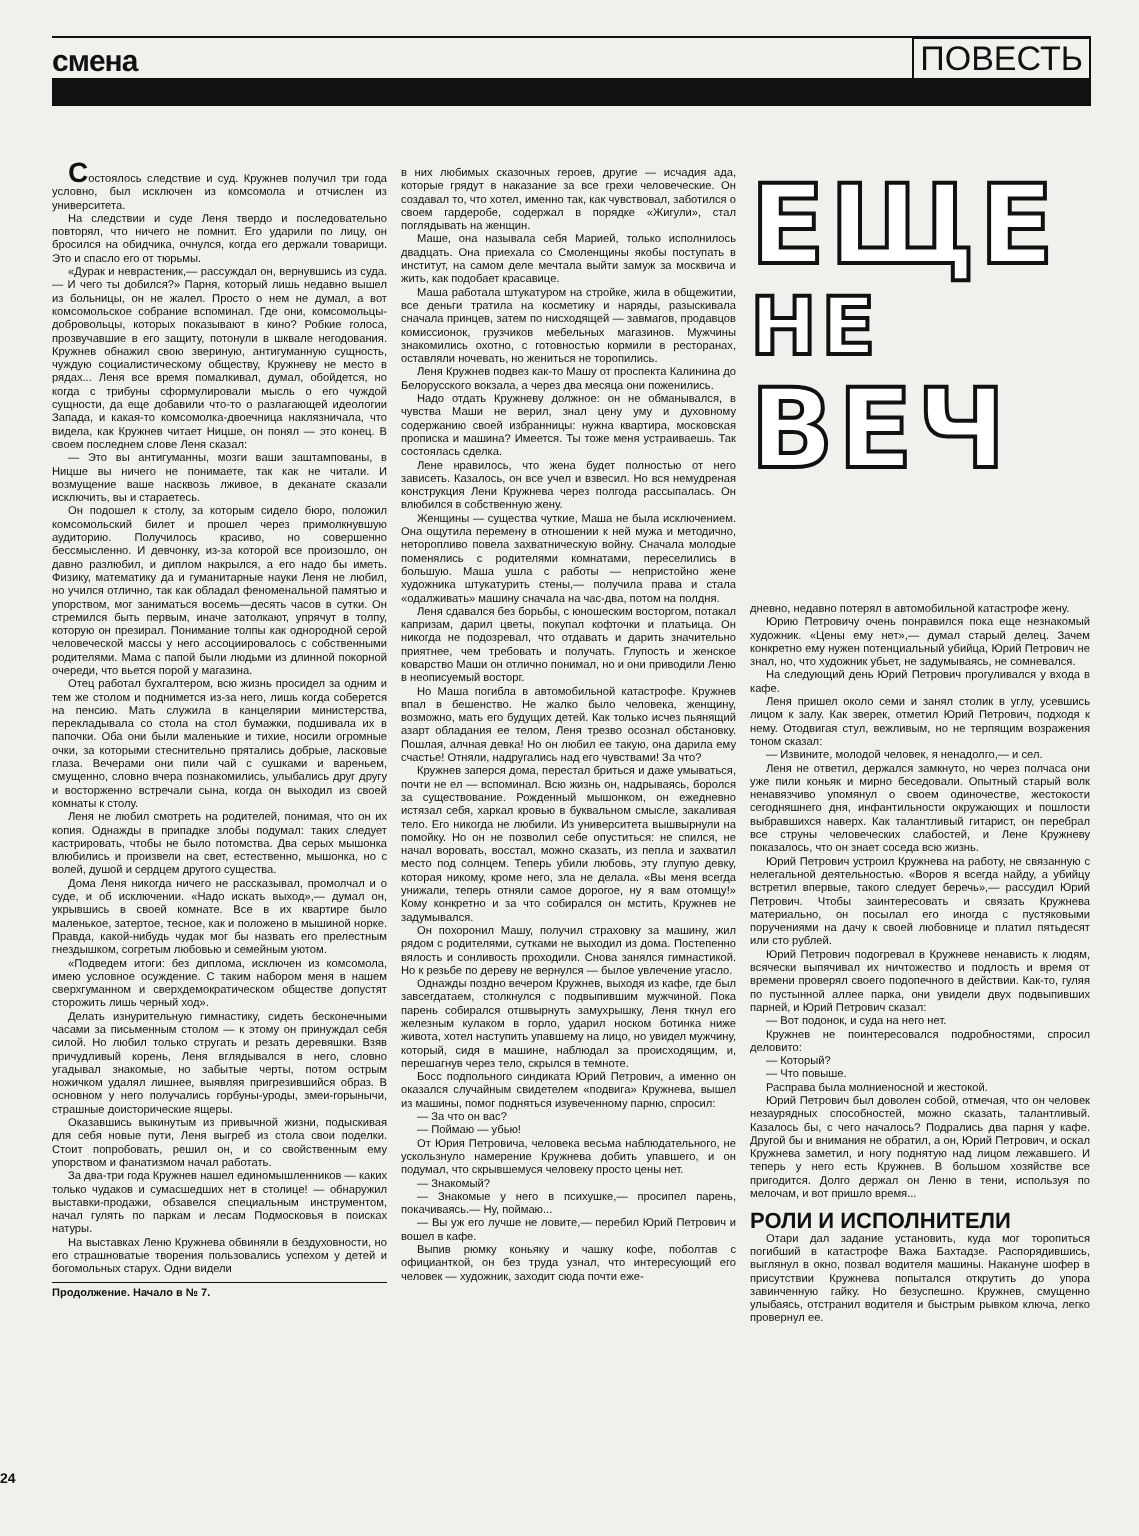смена ПОВЕСТЬ
Состоялось следствие и суд. Кружнев получил три года условно, был исключен из комсомола и отчислен из университета.
На следствии и суде Леня твердо и последовательно повторял, что ничего не помнит. Его ударили по лицу, он бросился на обидчика, очнулся, когда его держали товарищи. Это и спасло его от тюрьмы.
«Дурак и неврастеник,— рассуждал он, вернувшись из суда.— И чего ты добился?» Парня, который лишь недавно вышел из больницы, он не жалел. Просто о нем не думал, а вот комсомольское собрание вспоминал. Где они, комсомольцы-добровольцы, которых показывают в кино? Робкие голоса, прозвучавшие в его защиту, потонули в шквале негодования. Кружнев обнажил свою звериную, антигуманную сущность, чуждую социалистическому обществу, Кружневу не место в рядах... Леня все время помалкивал, думал, обойдется, но когда с трибуны сформулировали мысль о его чуждой сущности, да еще добавили что-то о разлагающей идеологии Запада, и какая-то комсомолка-двоечница наклязничала, что видела, как Кружнев читает Ницше, он понял — это конец. В своем последнем слове Леня сказал:
— Это вы антигуманны, мозги ваши заштампованы, в Ницше вы ничего не понимаете, так как не читали. И возмущение ваше насквозь лживое, в деканате сказали исключить, вы и стараетесь.
Он подошел к столу, за которым сидело бюро, положил комсомольский билет и прошел через примолкнувшую аудиторию. Получилось красиво, но совершенно бессмысленно. И девчонку, из-за которой все произошло, он давно разлюбил, и диплом накрылся, а его надо бы иметь. Физику, математику да и гуманитарные науки Леня не любил, но учился отлично, так как обладал феноменальной памятью и упорством, мог заниматься восемь—десять часов в сутки. Он стремился быть первым, иначе затолкают, упрячут в толпу, которую он презирал. Понимание толпы как однородной серой человеческой массы у него ассоциировалось с собственными родителями. Мама с папой были людьми из длинной покорной очереди, что вьется порой у магазина.
Отец работал бухгалтером, всю жизнь просидел за одним и тем же столом и поднимется из-за него, лишь когда соберется на пенсию. Мать служила в канцелярии министерства, перекладывала со стола на стол бумажки, подшивала их в папочки. Оба они были маленькие и тихие, носили огромные очки, за которыми стеснительно прятались добрые, ласковые глаза. Вечерами они пили чай с сушками и вареньем, смущенно, словно вчера познакомились, улыбались друг другу и восторженно встречали сына, когда он выходил из своей комнаты к столу.
Леня не любил смотреть на родителей, понимая, что он их копия. Однажды в припадке злобы подумал: таких следует кастрировать, чтобы не было потомства. Два серых мышонка влюбились и произвели на свет, естественно, мышонка, но с волей, душой и сердцем другого существа.
Дома Леня никогда ничего не рассказывал, промолчал и о суде, и об исключении. «Надо искать выход»,— думал он, укрывшись в своей комнате. Все в их квартире было маленькое, затертое, тесное, как и положено в мышиной норке. Правда, какой-нибудь чудак мог бы назвать его прелестным гнездышком, согретым любовью и семейным уютом.
«Подведем итоги: без диплома, исключен из комсомола, имею условное осуждение. С таким набором меня в нашем сверхгуманном и сверхдемократическом обществе допустят сторожить лишь черный ход».
Делать изнурительную гимнастику, сидеть бесконечными часами за письменным столом — к этому он принуждал себя силой. Но любил только стругать и резать деревяшки. Взяв причудливый корень, Леня вглядывался в него, словно угадывал знакомые, но забытые черты, потом острым ножичком удалял лишнее, выявляя пригрезившийся образ. В основном у него получались горбуны-уроды, змеи-горынычи, страшные доисторические ящеры.
Оказавшись выкинутым из привычной жизни, подыскивая для себя новые пути, Леня выгреб из стола свои поделки. Стоит попробовать, решил он, и со свойственным ему упорством и фанатизмом начал работать.
За два-три года Кружнев нашел единомышленников — каких только чудаков и сумасшедших нет в столице! — обнаружил выставки-продажи, обзавелся специальным инструментом, начал гулять по паркам и лесам Подмосковья в поисках натуры.
На выставках Леню Кружнева обвиняли в бездуховности, но его страшноватые творения пользовались успехом у детей и богомольных старух. Одни видели
Продолжение. Начало в № 7.
в них любимых сказочных героев, другие — исчадия ада, которые грядут в наказание за все грехи человеческие. Он создавал то, что хотел, именно так, как чувствовал, заботился о своем гардеробе, содержал в порядке «Жигули», стал поглядывать на женщин.
Маше, она называла себя Марией, только исполнилось двадцать. Она приехала со Смоленщины якобы поступать в институт, на самом деле мечтала выйти замуж за москвича и жить, как подобает красавице.
Маша работала штукатуром на стройке, жила в общежитии, все деньги тратила на косметику и наряды, разыскивала сначала принцев, затем по нисходящей — завмагов, продавцов комиссионок, грузчиков мебельных магазинов. Мужчины знакомились охотно, с готовностью кормили в ресторанах, оставляли ночевать, но жениться не торопились.
Леня Кружнев подвез как-то Машу от проспекта Калинина до Белорусского вокзала, а через два месяца они поженились.
Надо отдать Кружневу должное: он не обманывался, в чувства Маши не верил, знал цену уму и духовному содержанию своей избранницы: нужна квартира, московская прописка и машина? Имеется. Ты тоже меня устраиваешь. Так состоялась сделка.
Лене нравилось, что жена будет полностью от него зависеть. Казалось, он все учел и взвесил. Но вся немудреная конструкция Лени Кружнева через полгода рассыпалась. Он влюбился в собственную жену.
Женщины — существа чуткие, Маша не была исключением. Она ощутила перемену в отношении к ней мужа и методично, неторопливо повела захватническую войну. Сначала молодые поменялись с родителями комнатами, переселились в большую. Маша ушла с работы — непристойно жене художника штукатурить стены,— получила права и стала «одалживать» машину сначала на час-два, потом на полдня.
Леня сдавался без борьбы, с юношеским восторгом, потакал капризам, дарил цветы, покупал кофточки и платьица. Он никогда не подозревал, что отдавать и дарить значительно приятнее, чем требовать и получать. Глупость и женское коварство Маши он отлично понимал, но и они приводили Леню в неописуемый восторг.
Но Маша погибла в автомобильной катастрофе. Кружнев впал в бешенство. Не жалко было человека, женщину, возможно, мать его будущих детей. Как только исчез пьянящий азарт обладания ее телом, Леня трезво осознал обстановку. Пошлая, алчная девка! Но он любил ее такую, она дарила ему счастье! Отняли, надругались над его чувствами! За что?
Кружнев заперся дома, перестал бриться и даже умываться, почти не ел — вспоминал. Всю жизнь он, надрываясь, боролся за существование. Рожденный мышонком, он ежедневно истязал себя, харкал кровью в буквальном смысле, закаливая тело. Его никогда не любили. Из университета вышвырнули на помойку. Но он не позволил себе опуститься: не спился, не начал воровать, восстал, можно сказать, из пепла и захватил место под солнцем. Теперь убили любовь, эту глупую девку, которая никому, кроме него, зла не делала. «Вы меня всегда унижали, теперь отняли самое дорогое, ну я вам отомщу!» Кому конкретно и за что собирался он мстить, Кружнев не задумывался.
Он похоронил Машу, получил страховку за машину, жил рядом с родителями, сутками не выходил из дома. Постепенно вялость и сонливость проходили. Снова занялся гимнастикой. Но к резьбе по дереву не вернулся — былое увлечение угасло.
Однажды поздно вечером Кружнев, выходя из кафе, где был завсегдатаем, столкнулся с подвыпившим мужчиной. Пока парень собирался отшвырнуть замухрышку, Леня ткнул его железным кулаком в горло, ударил носком ботинка ниже живота, хотел наступить упавшему на лицо, но увидел мужчину, который, сидя в машине, наблюдал за происходящим, и, перешагнув через тело, скрылся в темноте.
Босс подпольного синдиката Юрий Петрович, а именно он оказался случайным свидетелем «подвига» Кружнева, вышел из машины, помог подняться изувеченному парню, спросил:
— За что он вас?
— Поймаю — убью!
От Юрия Петровича, человека весьма наблюдательного, не ускользнуло намерение Кружнева добить упавшего, и он подумал, что скрывшемуся человеку просто цены нет.
— Знакомый?
— Знакомые у него в психушке,— просипел парень, покачиваясь.— Ну, поймаю...
— Вы уж его лучше не ловите,— перебил Юрий Петрович и вошел в кафе.
Выпив рюмку коньяку и чашку кофе, поболтав с официанткой, он без труда узнал, что интересующий его человек — художник, заходит сюда почти еже-
ЕЩЕ
НЕ
ВЕЧ
дневно, недавно потерял в автомобильной катастрофе жену.
Юрию Петровичу очень понравился пока еще незнакомый художник. «Цены ему нет»,— думал старый делец. Зачем конкретно ему нужен потенциальный убийца, Юрий Петрович не знал, но, что художник убьет, не задумываясь, не сомневался.
На следующий день Юрий Петрович прогуливался у входа в кафе.
Леня пришел около семи и занял столик в углу, усевшись лицом к залу. Как зверек, отметил Юрий Петрович, подходя к нему. Отодвигая стул, вежливым, но не терпящим возражения тоном сказал:
— Извините, молодой человек, я ненадолго,— и сел.
Леня не ответил, держался замкнуто, но через полчаса они уже пили коньяк и мирно беседовали. Опытный старый волк ненавязчиво упомянул о своем одиночестве, жестокости сегодняшнего дня, инфантильности окружающих и пошлости выбравшихся наверх. Как талантливый гитарист, он перебрал все струны человеческих слабостей, и Лене Кружневу показалось, что он знает соседа всю жизнь.
Юрий Петрович устроил Кружнева на работу, не связанную с нелегальной деятельностью. «Воров я всегда найду, а убийцу встретил впервые, такого следует беречь»,— рассудил Юрий Петрович. Чтобы заинтересовать и связать Кружнева материально, он посылал его иногда с пустяковыми поручениями на дачу к своей любовнице и платил пятьдесят или сто рублей.
Юрий Петрович подогревал в Кружневе ненависть к людям, всячески выпячивал их ничтожество и подлость и время от времени проверял своего подопечного в действии. Как-то, гуляя по пустынной аллее парка, они увидели двух подвыпивших парней, и Юрий Петрович сказал:
— Вот подонок, и суда на него нет.
Кружнев не поинтересовался подробностями, спросил деловито:
— Который?
— Что повыше.
Расправа была молниеносной и жестокой.
Юрий Петрович был доволен собой, отмечая, что он человек незаурядных способностей, можно сказать, талантливый. Казалось бы, с чего началось? Подрались два парня у кафе. Другой бы и внимания не обратил, а он, Юрий Петрович, и оскал Кружнева заметил, и ногу поднятую над лицом лежавшего. И теперь у него есть Кружнев. В большом хозяйстве все пригодится. Долго держал он Леню в тени, используя по мелочам, и вот пришло время...
РОЛИ И ИСПОЛНИТЕЛИ
Отари дал задание установить, куда мог торопиться погибший в катастрофе Важа Бахтадзе. Распорядившись, выглянул в окно, позвал водителя машины. Накануне шофер в присутствии Кружнева попытался открутить до упора завинченную гайку. Но безуспешно. Кружнев, смущенно улыбаясь, отстранил водителя и быстрым рывком ключа, легко провернул ее.
24